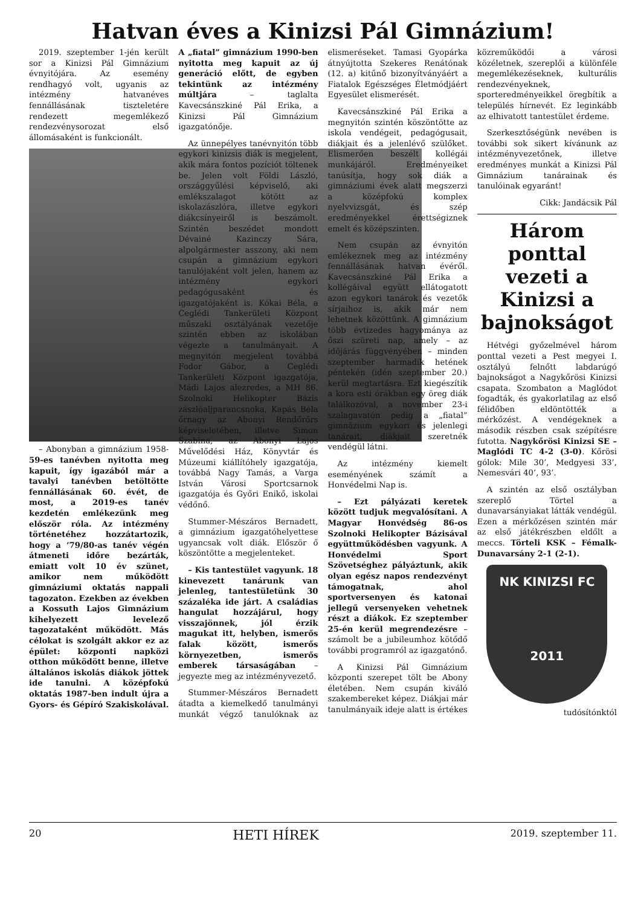Hatvan éves a Kinizsi Pál Gimnázium!
2019. szeptember 1-jén került sor a Kinizsi Pál Gimnázium évnyitójára. Az esemény rendhagyó volt, ugyanis az intézmény hatvanéves fennállásának tiszteletére rendezett megemlékező rendezvénysorozat első állomásaként is funkcionált.
– Abonyban a gimnázium 1958-59-es tanévben nyitotta meg kapuit, így igazából már a tavalyi tanévben betöltötte fennállásának 60. évét, de most, a 2019-es tanév kezdetén emlékezünk meg először róla. Az intézmény történetéhez hozzátartozik, hogy a ’79/80-as tanév végén átmeneti időre bezárták, emiatt volt 10 év szünet, amikor nem működött gimnáziumi oktatás nappali tagozaton. Ezekben az években a Kossuth Lajos Gimnázium kihelyezett levelező tagozataként működött. Más célokat is szolgált akkor ez az épület: központi napközi otthon működött benne, illetve általános iskolás diákok jöttek ide tanulni. A középfokú oktatás 1987-ben indult újra a Gyors- és Gépíró Szakiskolával. A „fiatal” gimnázium 1990-ben nyitotta meg kapuit az új generáció előtt, de egyben tekintünk az intézmény múltjára – taglalta Kavecsánszkiné Pál Erika, a Kinizsi Pál Gimnázium igazgatónője.
Az ünnepélyes tanévnyitón több egykori kinizsis diák is megjelent, akik mára fontos pozíciót töltenek be. Jelen volt Földi László, országgyűlési képviselő, aki emlékszalagot kötött az iskolazászlóra, illetve egykori diákcsínyeiről is beszámolt. Szintén beszédet mondott Dévainé Kazinczy Sára, alpolgármester asszony, aki nem csupán a gimnázium egykori tanulójaként volt jelen, hanem az intézmény egykori pedagógusaként és igazgatójaként is. Kókai Béla, a Ceglédi Tankerületi Központ műszaki osztályának vezetője szintén ebben az iskolában végezte a tanulmányait. A megnyitón megjelent továbbá Fodor Gábor, a Ceglédi Tankerületi Központ igazgatója, Mádi Lajos alezredes, a MH 86. Szolnoki Helikopter Bázis zászlóaljparancsnoka, Kapás Béla őrnagy az Abonyi Rendőrőrs képviseletében, illetve Simon Szabina, az Abonyi Lajos Művelődési Ház, Könyvtár és Múzeumi kiállítóhely igazgatója, továbbá Nagy Tamás, a Varga István Városi Sportcsarnok igazgatója és Győri Enikő, iskolai védőnő.
Stummer-Mészáros Bernadett, a gimnázium igazgatóhelyettese ugyancsak volt diák. Először ő köszöntötte a megjelenteket.
– Kis tantestület vagyunk. 18 kinevezett tanárunk van jelenleg, tantestületünk 30 százaléka ide járt. A családias hangulat hozzájárul, hogy visszajönnek, jól érzik magukat itt, helyben, ismerős falak között, ismerős környezetben, ismerős emberek társaságában – jegyezte meg az intézményvezető.
Stummer-Mészáros Bernadett átadta a kiemelkedő tanulmányi munkát végző tanulóknak az elismeréseket. Tamasi Gyopárka átnyújtotta Szekeres Renátónak (12. a) kitűnő bizonyítványáért a Fiatalok Egészséges Életmódjáért Egyesület elismerését.
Kavecsánszkiné Pál Erika a megnyitón szintén köszöntötte az iskola vendégeit, pedagógusait, diákjait és a jelenlévő szülőket. Elismerően beszélt kollégái munkájáról. Eredményeiket tanúsítja, hogy sok diák a gimnáziumi évek alatt megszerzi a középfokú komplex nyelvvizsgát, és szép eredményekkel érettségiznek emelt és középszinten.
Nem csupán az évnyitón emlékeznek meg az intézmény fennállásának hatvan évéről. Kavecsánszkiné Pál Erika a kollégáival együtt ellátogatott azon egykori tanárok és vezetők sírjaihoz is, akik már nem lehetnek közöttünk. A gimnázium több évtizedes hagyománya az őszi szüreti nap, amely – az időjárás függvényében – minden szeptember harmadik hetének péntekén (idén szeptember 20.) kerül megtartásra. Ezt kiegészítik a kora esti órákban egy öreg diák találkozóval, a november 23-i szalagavatón pedig a „fiatal” gimnázium egykori és jelenlegi tanárait, diákjait szeretnék vendégül látni.
Az intézmény kiemelt eseményének számít a Honvédelmi Nap is.
– Ezt pályázati keretek között tudjuk megvalósítani. A Magyar Honvédség 86-os Szolnoki Helikopter Bázisával együttműködésben vagyunk. A Honvédelmi Sport Szövetséghez pályáztunk, akik olyan egész napos rendezvényt támogatnak, ahol sportversenyen és katonai jellegű versenyeken vehetnek részt a diákok. Ez szeptember 25-én kerül megrendezésre – számolt be a jubileumhoz kötődő további programról az igazgatónő.
A Kinizsi Pál Gimnázium központi szerepet tölt be Abony életében. Nem csupán kiváló szakembereket képez. Diákjai már tanulmányaik ideje alatt is értékes közreműködői a városi közéletnek, szereplői a különféle megemlékezéseknek, kulturális rendezvényeknek, sporteredményeikkel öregbítik a település hírnevét. Ez leginkább az elhivatott tantestület érdeme.
Szerkesztőségünk nevében is további sok sikert kívánunk az intézményvezetőnek, illetve eredményes munkát a Kinizsi Pál Gimnázium tanárainak és tanulóinak egyaránt!
Cikk: Jandácsik Pál
Három ponttal vezeti a Kinizsi a bajnokságot
Hétvégi győzelmével három ponttal vezeti a Pest megyei I. osztályú felnőtt labdarúgó bajnokságot a Nagykőrösi Kinizsi csapata. Szombaton a Maglódot fogadták, és gyakorlatilag az első félidőben eldöntötték a mérkőzést. A vendégeknek a második részben csak szépítésre futotta. Nagykőrösi Kinizsi SE – Maglódi TC 4-2 (3-0). Kőrösi gólok: Mile 30’, Medgyesi 33’, Nemesvári 40’, 93’.
A szintén az első osztályban szereplő Törtel a dunavarsányiakat látták vendégül. Ezen a mérkőzésen szintén már az első játékrészben eldőlt a meccs. Törteli KSK – Fémalk-Dunavarsány 2-1 (2-1).
NK KINIZSI FC
2011
tudósítónktól
20 HETI HÍREK 2019. szeptember 11.